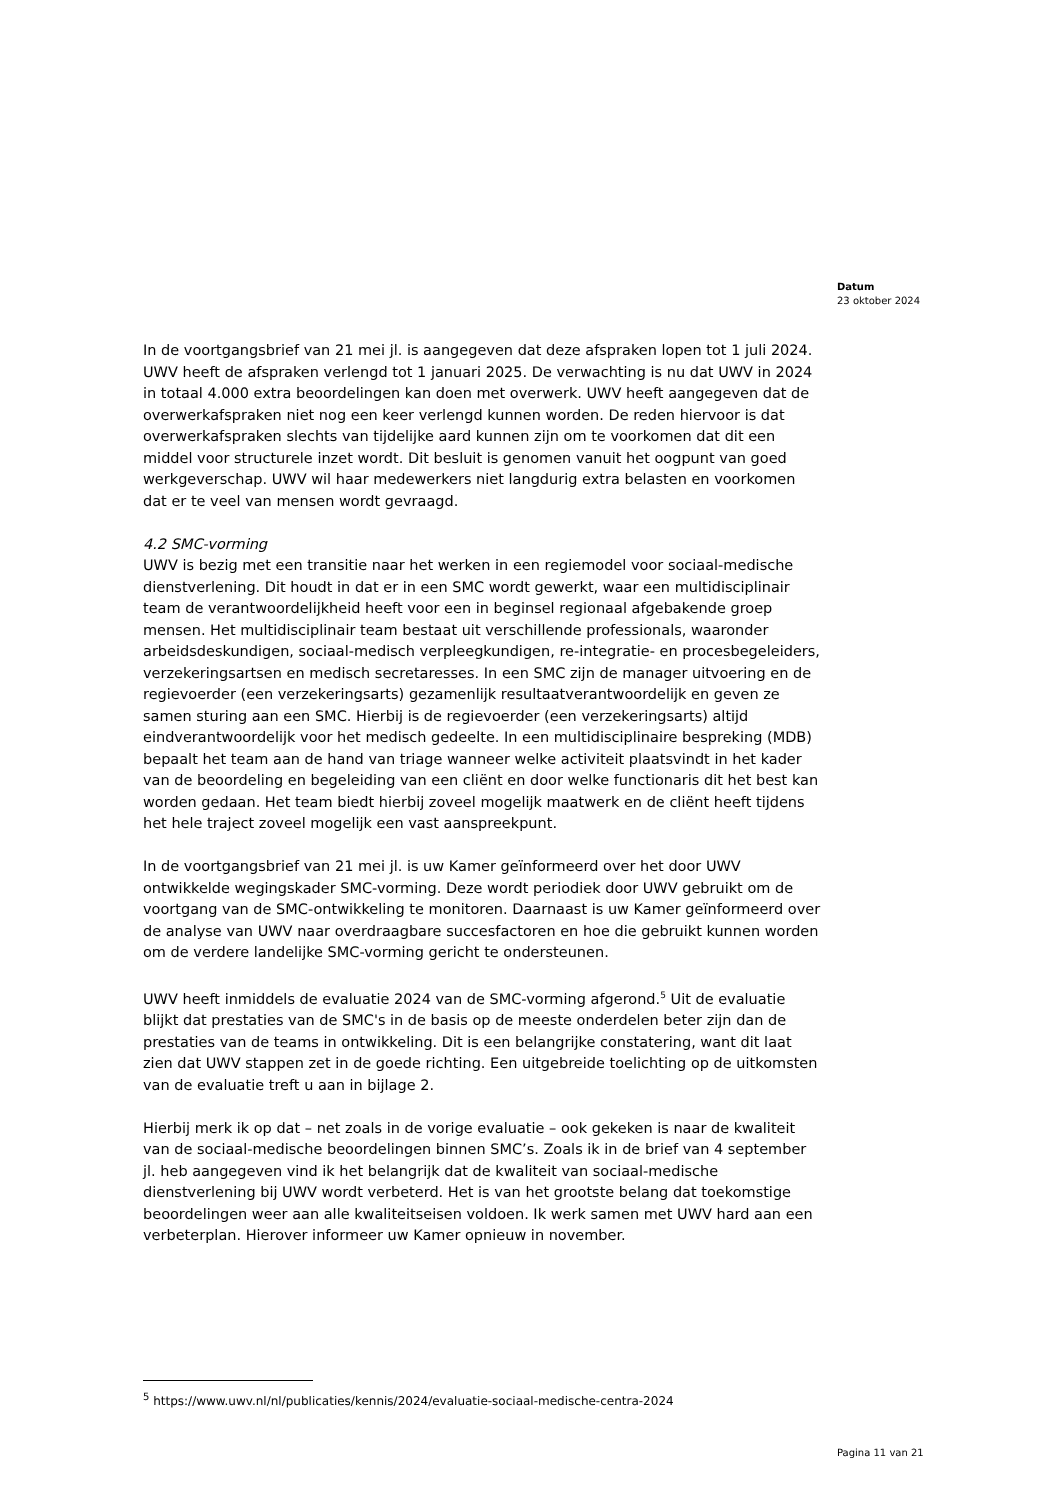Datum
23 oktober 2024
In de voortgangsbrief van 21 mei jl. is aangegeven dat deze afspraken lopen tot 1 juli 2024. UWV heeft de afspraken verlengd tot 1 januari 2025. De verwachting is nu dat UWV in 2024 in totaal 4.000 extra beoordelingen kan doen met overwerk. UWV heeft aangegeven dat de overwerkafspraken niet nog een keer verlengd kunnen worden. De reden hiervoor is dat overwerkafspraken slechts van tijdelijke aard kunnen zijn om te voorkomen dat dit een middel voor structurele inzet wordt. Dit besluit is genomen vanuit het oogpunt van goed werkgeverschap. UWV wil haar medewerkers niet langdurig extra belasten en voorkomen dat er te veel van mensen wordt gevraagd.
4.2 SMC-vorming
UWV is bezig met een transitie naar het werken in een regiemodel voor sociaal-medische dienstverlening. Dit houdt in dat er in een SMC wordt gewerkt, waar een multidisciplinair team de verantwoordelijkheid heeft voor een in beginsel regionaal afgebakende groep mensen. Het multidisciplinair team bestaat uit verschillende professionals, waaronder arbeidsdeskundigen, sociaal-medisch verpleegkundigen, re-integratie- en procesbegeleiders, verzekeringsartsen en medisch secretaresses. In een SMC zijn de manager uitvoering en de regievoerder (een verzekeringsarts) gezamenlijk resultaatverantwoordelijk en geven ze samen sturing aan een SMC. Hierbij is de regievoerder (een verzekeringsarts) altijd eindverantwoordelijk voor het medisch gedeelte. In een multidisciplinaire bespreking (MDB) bepaalt het team aan de hand van triage wanneer welke activiteit plaatsvindt in het kader van de beoordeling en begeleiding van een cliënt en door welke functionaris dit het best kan worden gedaan. Het team biedt hierbij zoveel mogelijk maatwerk en de cliënt heeft tijdens het hele traject zoveel mogelijk een vast aanspreekpunt.
In de voortgangsbrief van 21 mei jl. is uw Kamer geïnformeerd over het door UWV ontwikkelde wegingskader SMC-vorming. Deze wordt periodiek door UWV gebruikt om de voortgang van de SMC-ontwikkeling te monitoren. Daarnaast is uw Kamer geïnformeerd over de analyse van UWV naar overdraagbare succesfactoren en hoe die gebruikt kunnen worden om de verdere landelijke SMC-vorming gericht te ondersteunen.
UWV heeft inmiddels de evaluatie 2024 van de SMC-vorming afgerond.<sup>5</sup> Uit de evaluatie blijkt dat prestaties van de SMC's in de basis op de meeste onderdelen beter zijn dan de prestaties van de teams in ontwikkeling. Dit is een belangrijke constatering, want dit laat zien dat UWV stappen zet in de goede richting. Een uitgebreide toelichting op de uitkomsten van de evaluatie treft u aan in bijlage 2.
Hierbij merk ik op dat – net zoals in de vorige evaluatie – ook gekeken is naar de kwaliteit van de sociaal-medische beoordelingen binnen SMC’s. Zoals ik in de brief van 4 september jl. heb aangegeven vind ik het belangrijk dat de kwaliteit van sociaal-medische dienstverlening bij UWV wordt verbeterd. Het is van het grootste belang dat toekomstige beoordelingen weer aan alle kwaliteitseisen voldoen. Ik werk samen met UWV hard aan een verbeterplan. Hierover informeer uw Kamer opnieuw in november.
<sup>5</sup> https://www.uwv.nl/nl/publicaties/kennis/2024/evaluatie-sociaal-medische-centra-2024
Pagina 11 van 21